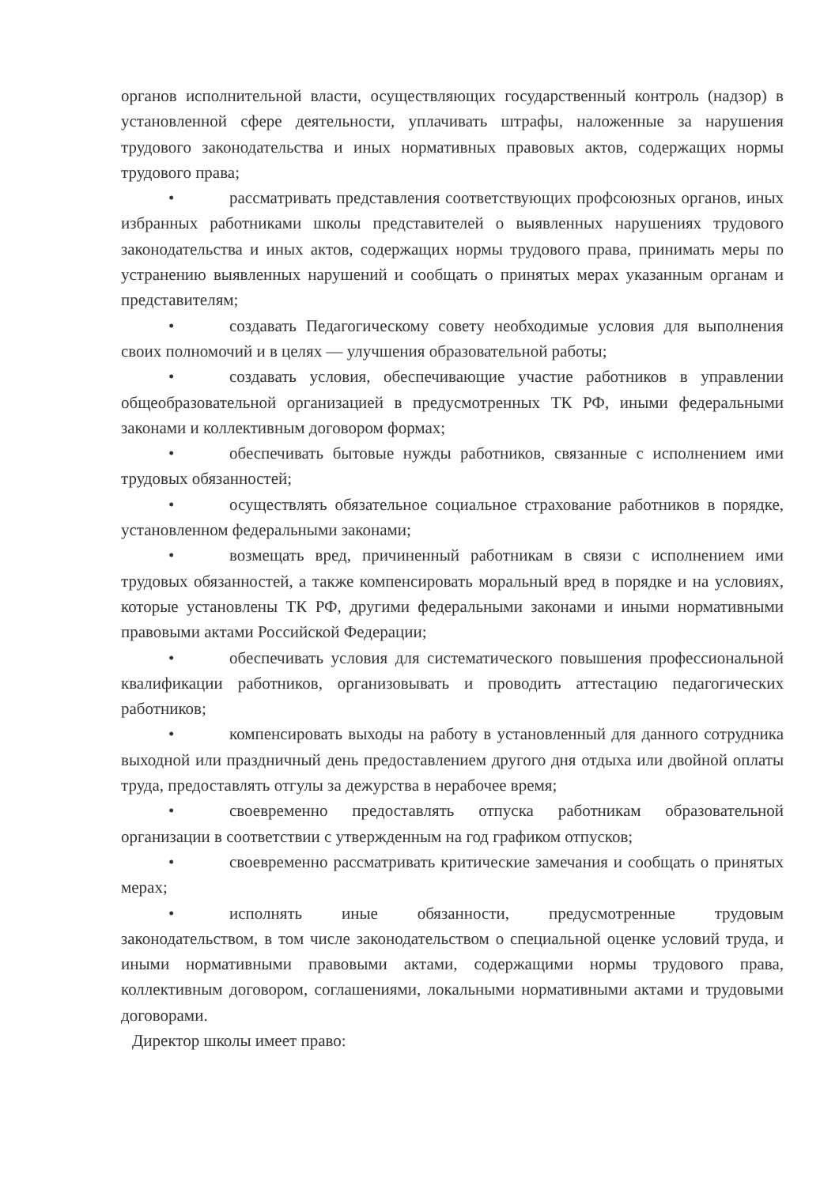органов исполнительной власти, осуществляющих государственный контроль (надзор) в установленной сфере деятельности, уплачивать штрафы, наложенные за нарушения трудового законодательства и иных нормативных правовых актов, содержащих нормы трудового права;
• рассматривать представления соответствующих профсоюзных органов, иных избранных работниками школы представителей о выявленных нарушениях трудового законодательства и иных актов, содержащих нормы трудового права, принимать меры по устранению выявленных нарушений и сообщать о принятых мерах указанным органам и представителям;
• создавать Педагогическому совету необходимые условия для выполнения своих полномочий и в целях — улучшения образовательной работы;
• создавать условия, обеспечивающие участие работников в управлении общеобразовательной организацией в предусмотренных ТК РФ, иными федеральными законами и коллективным договором формах;
• обеспечивать бытовые нужды работников, связанные с исполнением ими трудовых обязанностей;
• осуществлять обязательное социальное страхование работников в порядке, установленном федеральными законами;
• возмещать вред, причиненный работникам в связи с исполнением ими трудовых обязанностей, а также компенсировать моральный вред в порядке и на условиях, которые установлены ТК РФ, другими федеральными законами и иными нормативными правовыми актами Российской Федерации;
• обеспечивать условия для систематического повышения профессиональной квалификации работников, организовывать и проводить аттестацию педагогических работников;
• компенсировать выходы на работу в установленный для данного сотрудника выходной или праздничный день предоставлением другого дня отдыха или двойной оплаты труда, предоставлять отгулы за дежурства в нерабочее время;
• своевременно предоставлять отпуска работникам образовательной организации в соответствии с утвержденным на год графиком отпусков;
• своевременно рассматривать критические замечания и сообщать о принятых мерах;
• исполнять иные обязанности, предусмотренные трудовым законодательством, в том числе законодательством о специальной оценке условий труда, и иными нормативными правовыми актами, содержащими нормы трудового права, коллективным договором, соглашениями, локальными нормативными актами и трудовыми договорами.
Директор школы имеет право: